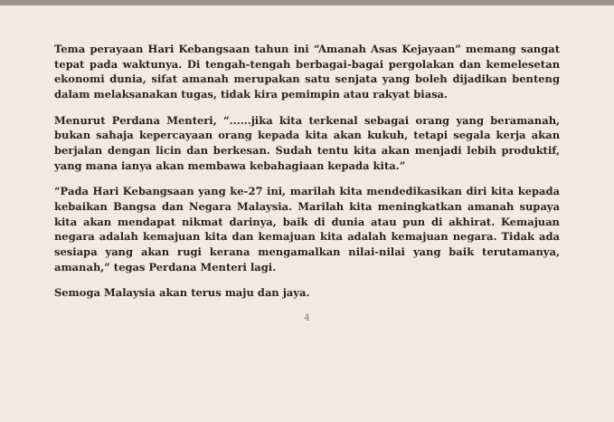Tema perayaan Hari Kebangsaan tahun ini “Amanah Asas Kejayaan” memang sangat tepat pada waktunya. Di tengah-tengah berbagai-bagai pergolakan dan kemelesetan ekonomi dunia, sifat amanah merupakan satu senjata yang boleh dijadikan benteng dalam melaksanakan tugas, tidak kira pemimpin atau rakyat biasa.
Menurut Perdana Menteri, “......jika kita terkenal sebagai orang yang beramanah, bukan sahaja kepercayaan orang kepada kita akan kukuh, tetapi segala kerja akan berjalan dengan licin dan berkesan. Sudah tentu kita akan menjadi lebih produktif, yang mana ianya akan membawa kebahagiaan kepada kita.”
“Pada Hari Kebangsaan yang ke-27 ini, marilah kita mendedikasikan diri kita kepada kebaikan Bangsa dan Negara Malaysia. Marilah kita meningkatkan amanah supaya kita akan mendapat nikmat darinya, baik di dunia atau pun di akhirat. Kemajuan negara adalah kemajuan kita dan kemajuan kita adalah kemajuan negara. Tidak ada sesiapa yang akan rugi kerana mengamalkan nilai-nilai yang baik terutamanya, amanah,” tegas Perdana Menteri lagi.
Semoga Malaysia akan terus maju dan jaya.
4